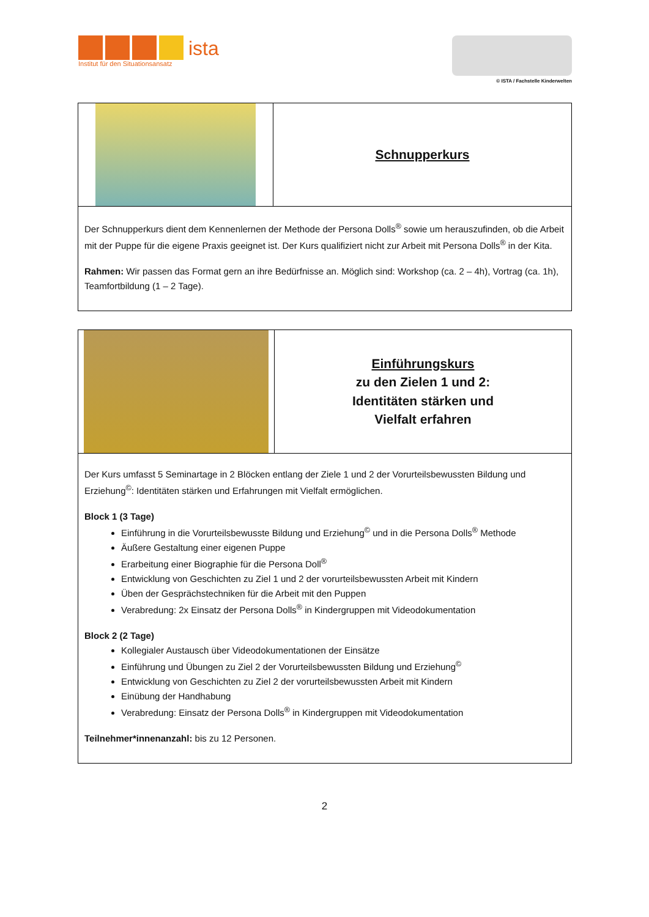ista
Institut für den Situationsansatz
© ISTA / Fachstelle Kinderwelten
| | Schnupperkurs |
| Der Schnupperkurs dient dem Kennenlernen der Methode der Persona Dolls<sup>®</sup> sowie um herauszufinden, ob die Arbeit mit der Puppe für die eigene Praxis geeignet ist. Der Kurs qualifiziert nicht zur Arbeit mit Persona Dolls<sup>®</sup> in der Kita. Rahmen: Wir passen das Format gern an ihre Bedürfnisse an. Möglich sind: Workshop (ca. 2 – 4h), Vortrag (ca. 1h), Teamfortbildung (1 – 2 Tage). | |
| | Einführungskurs zu den Zielen 1 und 2: Identitäten stärken und Vielfalt erfahren |
| Der Kurs umfasst 5 Seminartage in 2 Blöcken entlang der Ziele 1 und 2 der Vorurteilsbewussten Bildung und Erziehung<sup>©</sup>: Identitäten stärken und Erfahrungen mit Vielfalt ermöglichen. Block 1 (3 Tage) Einführung in die Vorurteilsbewusste Bildung und Erziehung<sup>©</sup> und in die Persona Dolls<sup>®</sup> Methode Äußere Gestaltung einer eigenen Puppe Erarbeitung einer Biographie für die Persona Doll<sup>®</sup> Entwicklung von Geschichten zu Ziel 1 und 2 der vorurteilsbewussten Arbeit mit Kindern Üben der Gesprächstechniken für die Arbeit mit den Puppen Verabredung: 2x Einsatz der Persona Dolls<sup>®</sup> in Kindergruppen mit Videodokumentation Block 2 (2 Tage) Kollegialer Austausch über Videodokumentationen der Einsätze Einführung und Übungen zu Ziel 2 der Vorurteilsbewussten Bildung und Erziehung<sup>©</sup> Entwicklung von Geschichten zu Ziel 2 der vorurteilsbewussten Arbeit mit Kindern Einübung der Handhabung Verabredung: Einsatz der Persona Dolls<sup>®</sup> in Kindergruppen mit Videodokumentation Teilnehmer*innenanzahl: bis zu 12 Personen. | |
2